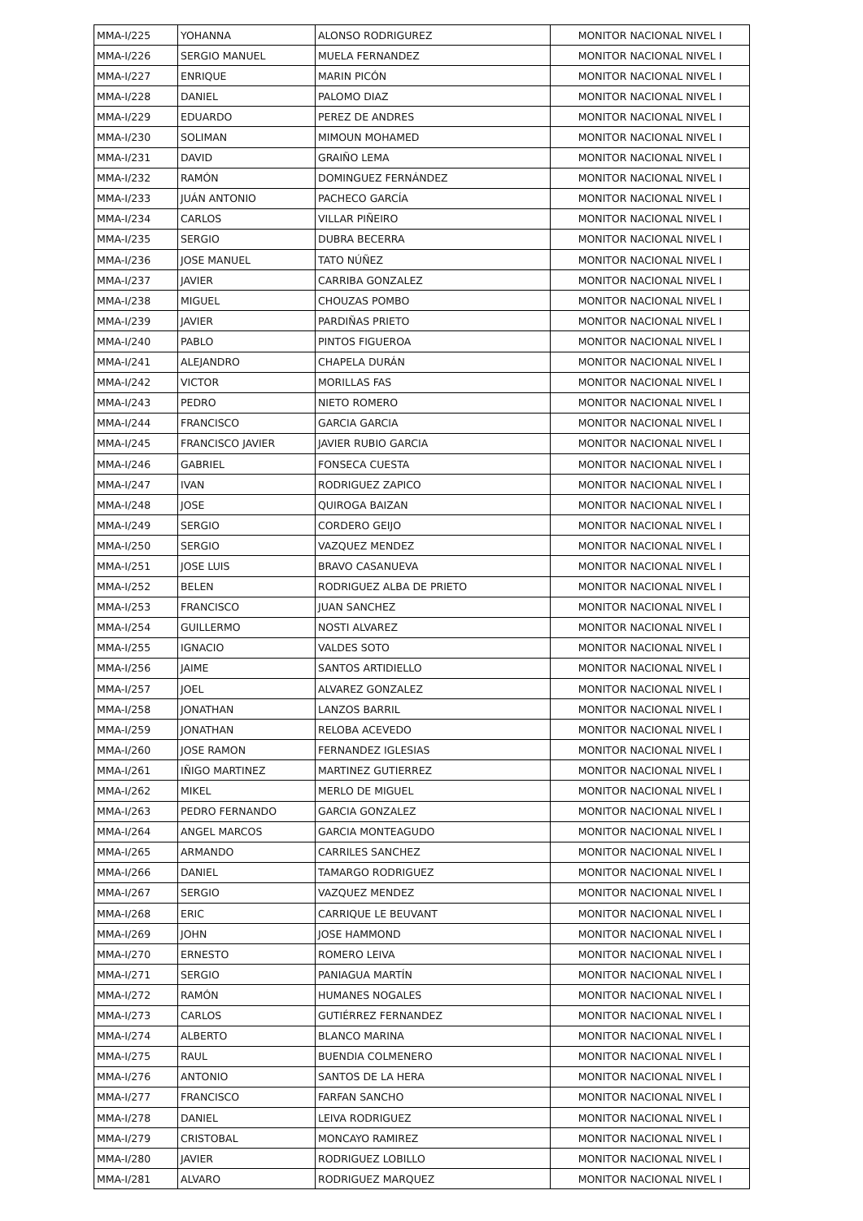| MMA-I/225 | YOHANNA | ALONSO RODRIGUREZ | MONITOR NACIONAL NIVEL I |
| MMA-I/226 | SERGIO MANUEL | MUELA FERNANDEZ | MONITOR NACIONAL NIVEL I |
| MMA-I/227 | ENRIQUE | MARIN PICÓN | MONITOR NACIONAL NIVEL I |
| MMA-I/228 | DANIEL | PALOMO DIAZ | MONITOR NACIONAL NIVEL I |
| MMA-I/229 | EDUARDO | PEREZ DE ANDRES | MONITOR NACIONAL NIVEL I |
| MMA-I/230 | SOLIMAN | MIMOUN MOHAMED | MONITOR NACIONAL NIVEL I |
| MMA-I/231 | DAVID | GRAIÑO LEMA | MONITOR NACIONAL NIVEL I |
| MMA-I/232 | RAMÓN | DOMINGUEZ FERNÁNDEZ | MONITOR NACIONAL NIVEL I |
| MMA-I/233 | JUÁN ANTONIO | PACHECO GARCÍA | MONITOR NACIONAL NIVEL I |
| MMA-I/234 | CARLOS | VILLAR PIÑEIRO | MONITOR NACIONAL NIVEL I |
| MMA-I/235 | SERGIO | DUBRA BECERRA | MONITOR NACIONAL NIVEL I |
| MMA-I/236 | JOSE MANUEL | TATO NÚÑEZ | MONITOR NACIONAL NIVEL I |
| MMA-I/237 | JAVIER | CARRIBA GONZALEZ | MONITOR NACIONAL NIVEL I |
| MMA-I/238 | MIGUEL | CHOUZAS POMBO | MONITOR NACIONAL NIVEL I |
| MMA-I/239 | JAVIER | PARDIÑAS PRIETO | MONITOR NACIONAL NIVEL I |
| MMA-I/240 | PABLO | PINTOS FIGUEROA | MONITOR NACIONAL NIVEL I |
| MMA-I/241 | ALEJANDRO | CHAPELA DURÁN | MONITOR NACIONAL NIVEL I |
| MMA-I/242 | VICTOR | MORILLAS FAS | MONITOR NACIONAL NIVEL I |
| MMA-I/243 | PEDRO | NIETO ROMERO | MONITOR NACIONAL NIVEL I |
| MMA-I/244 | FRANCISCO | GARCIA GARCIA | MONITOR NACIONAL NIVEL I |
| MMA-I/245 | FRANCISCO JAVIER | JAVIER RUBIO GARCIA | MONITOR NACIONAL NIVEL I |
| MMA-I/246 | GABRIEL | FONSECA CUESTA | MONITOR NACIONAL NIVEL I |
| MMA-I/247 | IVAN | RODRIGUEZ ZAPICO | MONITOR NACIONAL NIVEL I |
| MMA-I/248 | JOSE | QUIROGA BAIZAN | MONITOR NACIONAL NIVEL I |
| MMA-I/249 | SERGIO | CORDERO GEIJO | MONITOR NACIONAL NIVEL I |
| MMA-I/250 | SERGIO | VAZQUEZ MENDEZ | MONITOR NACIONAL NIVEL I |
| MMA-I/251 | JOSE LUIS | BRAVO CASANUEVA | MONITOR NACIONAL NIVEL I |
| MMA-I/252 | BELEN | RODRIGUEZ ALBA DE PRIETO | MONITOR NACIONAL NIVEL I |
| MMA-I/253 | FRANCISCO | JUAN SANCHEZ | MONITOR NACIONAL NIVEL I |
| MMA-I/254 | GUILLERMO | NOSTI ALVAREZ | MONITOR NACIONAL NIVEL I |
| MMA-I/255 | IGNACIO | VALDES SOTO | MONITOR NACIONAL NIVEL I |
| MMA-I/256 | JAIME | SANTOS ARTIDIELLO | MONITOR NACIONAL NIVEL I |
| MMA-I/257 | JOEL | ALVAREZ GONZALEZ | MONITOR NACIONAL NIVEL I |
| MMA-I/258 | JONATHAN | LANZOS BARRIL | MONITOR NACIONAL NIVEL I |
| MMA-I/259 | JONATHAN | RELOBA ACEVEDO | MONITOR NACIONAL NIVEL I |
| MMA-I/260 | JOSE RAMON | FERNANDEZ IGLESIAS | MONITOR NACIONAL NIVEL I |
| MMA-I/261 | IÑIGO MARTINEZ | MARTINEZ GUTIERREZ | MONITOR NACIONAL NIVEL I |
| MMA-I/262 | MIKEL | MERLO DE MIGUEL | MONITOR NACIONAL NIVEL I |
| MMA-I/263 | PEDRO FERNANDO | GARCIA GONZALEZ | MONITOR NACIONAL NIVEL I |
| MMA-I/264 | ANGEL MARCOS | GARCIA MONTEAGUDO | MONITOR NACIONAL NIVEL I |
| MMA-I/265 | ARMANDO | CARRILES SANCHEZ | MONITOR NACIONAL NIVEL I |
| MMA-I/266 | DANIEL | TAMARGO RODRIGUEZ | MONITOR NACIONAL NIVEL I |
| MMA-I/267 | SERGIO | VAZQUEZ MENDEZ | MONITOR NACIONAL NIVEL I |
| MMA-I/268 | ERIC | CARRIQUE LE BEUVANT | MONITOR NACIONAL NIVEL I |
| MMA-I/269 | JOHN | JOSE HAMMOND | MONITOR NACIONAL NIVEL I |
| MMA-I/270 | ERNESTO | ROMERO LEIVA | MONITOR NACIONAL NIVEL I |
| MMA-I/271 | SERGIO | PANIAGUA MARTÍN | MONITOR NACIONAL NIVEL I |
| MMA-I/272 | RAMÓN | HUMANES NOGALES | MONITOR NACIONAL NIVEL I |
| MMA-I/273 | CARLOS | GUTIÉRREZ FERNANDEZ | MONITOR NACIONAL NIVEL I |
| MMA-I/274 | ALBERTO | BLANCO MARINA | MONITOR NACIONAL NIVEL I |
| MMA-I/275 | RAUL | BUENDIA COLMENERO | MONITOR NACIONAL NIVEL I |
| MMA-I/276 | ANTONIO | SANTOS DE LA HERA | MONITOR NACIONAL NIVEL I |
| MMA-I/277 | FRANCISCO | FARFAN SANCHO | MONITOR NACIONAL NIVEL I |
| MMA-I/278 | DANIEL | LEIVA RODRIGUEZ | MONITOR NACIONAL NIVEL I |
| MMA-I/279 | CRISTOBAL | MONCAYO RAMIREZ | MONITOR NACIONAL NIVEL I |
| MMA-I/280 | JAVIER | RODRIGUEZ LOBILLO | MONITOR NACIONAL NIVEL I |
| MMA-I/281 | ALVARO | RODRIGUEZ MARQUEZ | MONITOR NACIONAL NIVEL I |